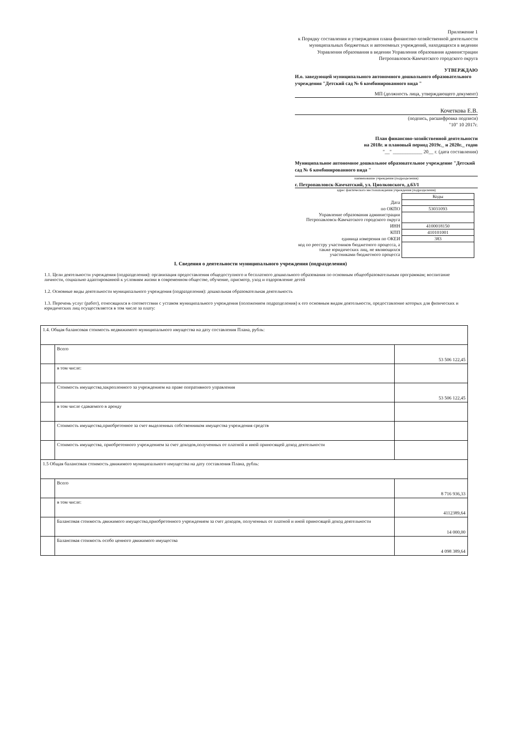Приложение 1
к Порядку составления и утверждения плана финансово-хозяйственной деятельности муниципальных бюджетных и автономных учреждений, находящихся в ведении Управления образования в ведении Управления образования администрации Петропавловск-Камчатского городского округа
УТВЕРЖДАЮ
И.о. заведующей муниципального автономного дошкольного образовательного учреждения "Детский сад № 6 комбинированного вида "
МП (должность лица, утверждающего документ)
Кочеткова Е.В.
(подпись, расшифровка подписи)
"10" 10 2017г.
План финансово-хозяйственной деятельности
на 2018г. и плановый период 2019г._ и 2020г._ годов
"__" ____________ 20__ г. (дата составления)
Муниципальное автономное дошкольное образовательное учреждение "Детский сад № 6 комбинированного вида "
наименование учреждения (подразделения)
г. Петропавловск-Камчатский, ул. Циолковского, д.63/1
адрес фактического местонахождения учреждения (подразделения)
| | Коды |
| Дата | |
| по ОКПО | 53031093 |
| Управление образования администрации Петропавловск-Камчатского городского округа | |
| ИНН | 4100018150 |
| КПП | 410101001 |
| единица измерения по ОКЕИ | 383 |
| код по реестру участников бюджетного процесса, а также юридических лиц, не являющихся участниками бюджетного процесса | |
I. Сведения о деятельности муниципального учреждения (подразделения)
1.1. Цели деятельности учреждения (подразделения): организация предоставления общедоступного и бесплатного дошкольного образования по основным общеобразовательным программам; воспитание личности, социально адаптированной к условиям жизни в современном обществе, обучение, присмотр, уход и оздоровление детей
1.2. Основные виды деятельности муниципального учреждения (подразделения): дошкольная образовательная деятельность
1.3. Перечень услуг (работ), относящихся в соответствии с уставом муниципального учреждения (положением подразделения) к его основным видам деятельности, предоставление которых для физических и юридических лиц осуществляется в том числе за плату:
| 1.4. Общая балансовая стоимость недвижимого муниципального имущества на дату составления Плана, рубль: | | |
| | Всего | 53 506 122,45 |
| | в том числе: | |
| | Стоимость имущества,закрепленного за учреждением на праве оперативного управления | 53 506 122,45 |
| | в том числе сдаваемого в аренду | |
| | Стоимость имущества,приобретенное за счет выделенных собственником имущества учреждения средств | |
| | Стоимость имущества, приобретенного учреждением за счет доходов,полученных от платной и иной приносящей доход деятельности | |
| 1.5 Общая балансовая стоимость движимого муниципального имущества на дату составления Плана, рубль: | | |
| | Всего | 8 716 936,33 |
| | в том числе: | 4112389,64 |
| | Балансовая стоимость движимого имущества,приобретенного учреждением за счет доходов, полученных от платной и иной приносящей доход деятельности | 14 000,00 |
| | Балансовая стоимость особо ценного движимого имущества | 4 098 389,64 |